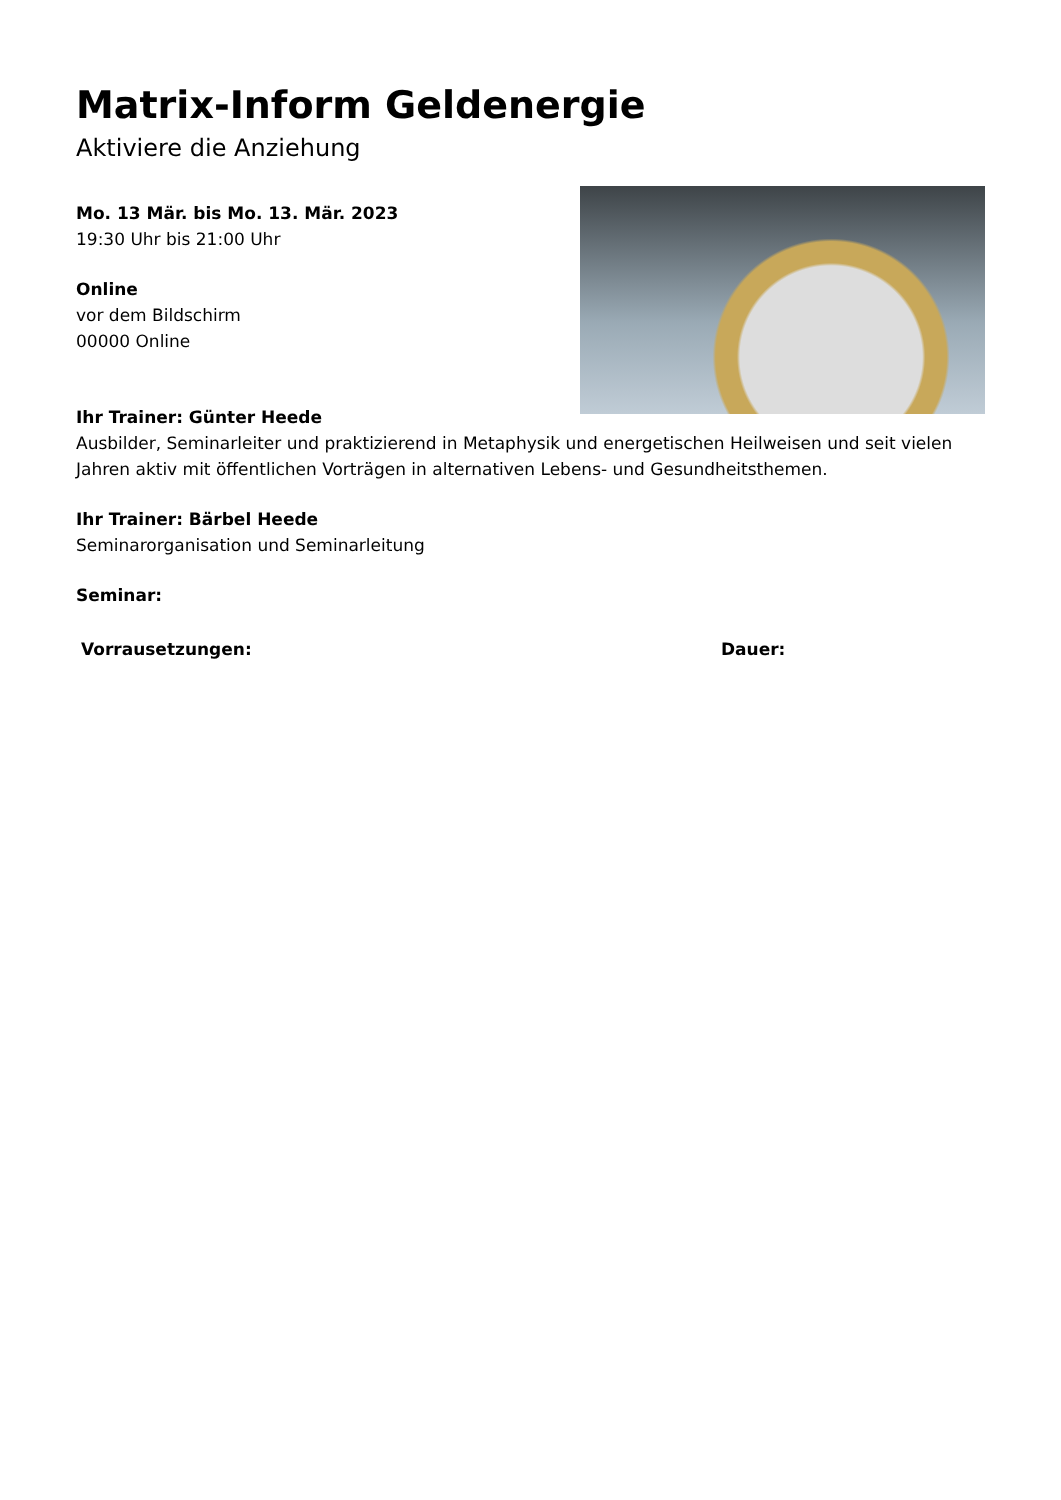Matrix-Inform Geldenergie
Aktiviere die Anziehung
Mo. 13 Mär. bis Mo. 13. Mär. 2023
19:30 Uhr bis 21:00 Uhr
Online
vor dem Bildschirm
00000 Online
Ihr Trainer: Günter Heede
Ausbilder, Seminarleiter und praktizierend in Metaphysik und energetischen Heilweisen und seit vielen Jahren aktiv mit öffentlichen Vorträgen in alternativen Lebens- und Gesundheitsthemen.
Ihr Trainer: Bärbel Heede
Seminarorganisation und Seminarleitung
Seminar:
Vorrausetzungen: Dauer: